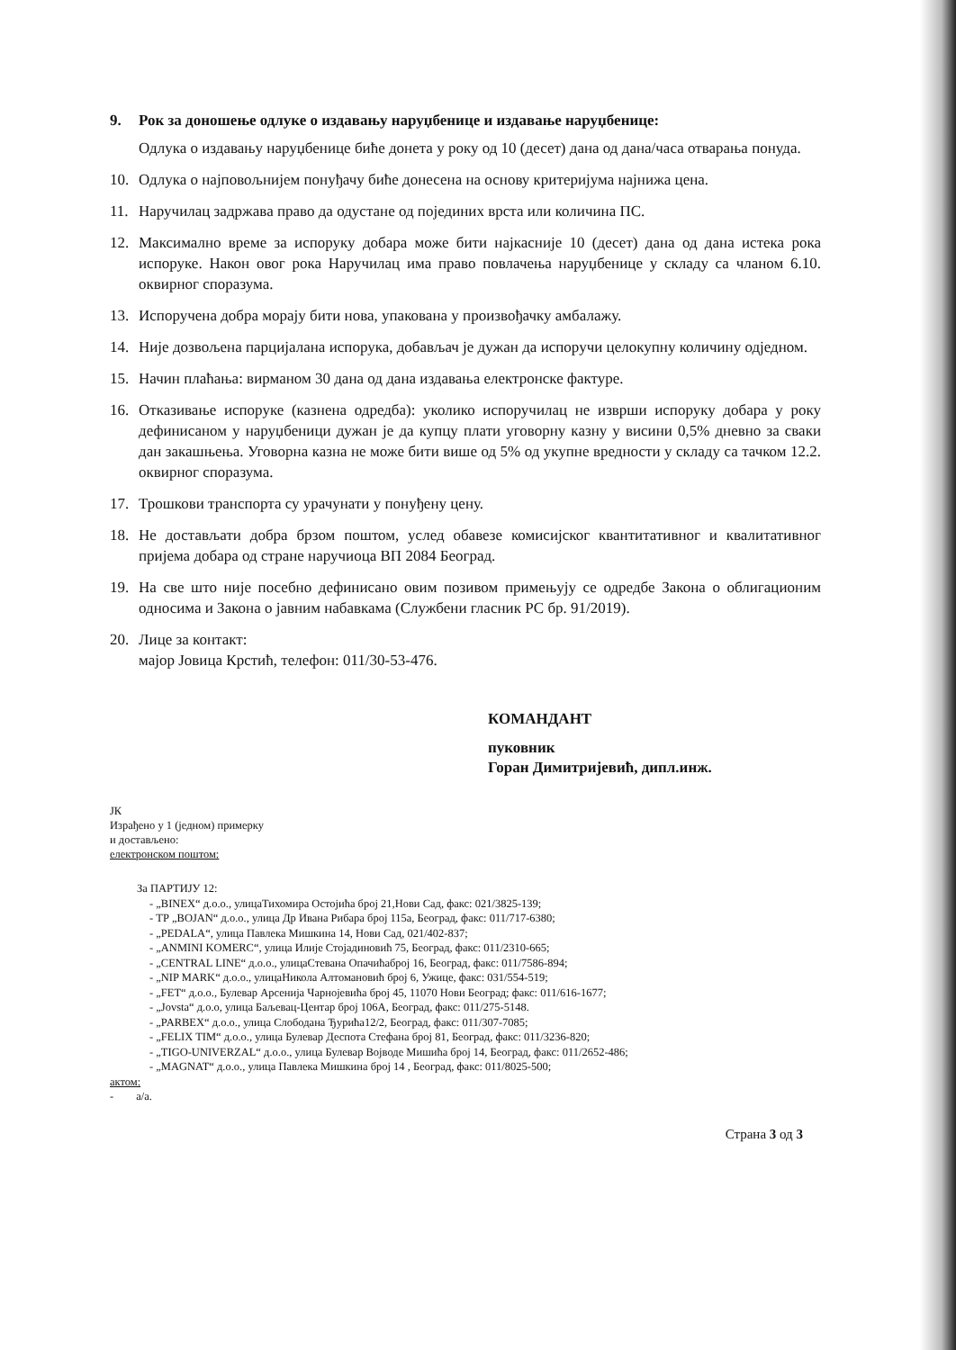9. Рок за доношење одлуке о издавању наруџбенице и издавање наруџбенице:
Одлука о издавању наруџбенице биће донета у року од 10 (десет) дана од дана/часа отварања понуда.
10. Одлука о најповољнијем понуђачу биће донесена на основу критеријума најнижа цена.
11. Наручилац задржава право да одустане од појединих врста или количина ПС.
12. Максимално време за испоруку добара може бити најкасније 10 (десет) дана од дана истека рока испоруке. Након овог рока Наручилац има право повлачења наруџбенице у складу са чланом 6.10. оквирног споразума.
13. Испоручена добра морају бити нова, упакована у произвођачку амбалажу.
14. Није дозвољена парцијалана испорука, добављач је дужан да испоручи целокупну количину одједном.
15. Начин плаћања: вирманом 30 дана од дана издавања електронске фактуре.
16. Отказивање испоруке (казнена одредба): уколико испоручилац не изврши испоруку добара у року дефинисаном у наруџбеници дужан је да купцу плати уговорну казну у висини 0,5% дневно за сваки дан закашњења. Уговорна казна не може бити више од 5% од укупне вредности у складу са тачком 12.2. оквирног споразума.
17. Трошкови транспорта су урачунати у понуђену цену.
18. Не достављати добра брзом поштом, услед обавезе комисијског квантитативног и квалитативног пријема добара од стране наручиоца ВП 2084 Београд.
19. На све што није посебно дефинисано овим позивом примењују се одредбе Закона о облигационим односима и Закона о јавним набавкама (Службени гласник РС бр. 91/2019).
20. Лице за контакт:
мајор Јовица Крстић, телефон: 011/30-53-476.
ЈК
Израђено у 1 (једном) примерку
и достављено:
електронском поштом:
КОМАНДАНТ
пуковник
Горан Димитријевић, дипл.инж.
За ПАРТИЈУ 12:
- „BINEX“ д.о.о., улицаТихомира Остојића број 21,Нови Сад, факс: 021/3825-139;
- ТР „BOJAN“ д.о.о., улица Др Ивана Рибара број 115а, Београд, факс: 011/717-6380;
- „PEDALA“, улица Павлека Мишкина 14, Нови Сад, 021/402-837;
- „ANMINI KOMERC“, улица Илије Стојадиновић 75, Београд, факс: 011/2310-665;
- „CENTRAL LINE“ д.о.о., улицаСтевана Опачићаброј 16, Београд, факс: 011/7586-894;
- „NIP MARK“ д.о.о., улицаНикола Алтомановић број 6, Ужице, факс: 031/554-519;
- „FET“ д.о.о., Булевар Арсенија Чарнојевића број 45, 11070 Нови Београд; факс: 011/616-1677;
- „Jovsta“ д.о.о, улица Баљевац-Центар број 106А, Београд, факс: 011/275-5148.
- „PARBEX“ д.о.о., улица Слободана Ђурића12/2, Београд, факс: 011/307-7085;
- „FELIX TIM“ д.о.о., улица Булевар Деспота Стефана број 81, Београд, факс: 011/3236-820;
- „TIGO-UNIVERZAL“ д.о.о., улица Булевар Војводе Мишића број 14, Београд, факс: 011/2652-486;
- „MAGNAT“ д.о.о., улица Павлека Мишкина број 14 , Београд, факс: 011/8025-500;
актом:
- а/а.
Страна 3 од 3